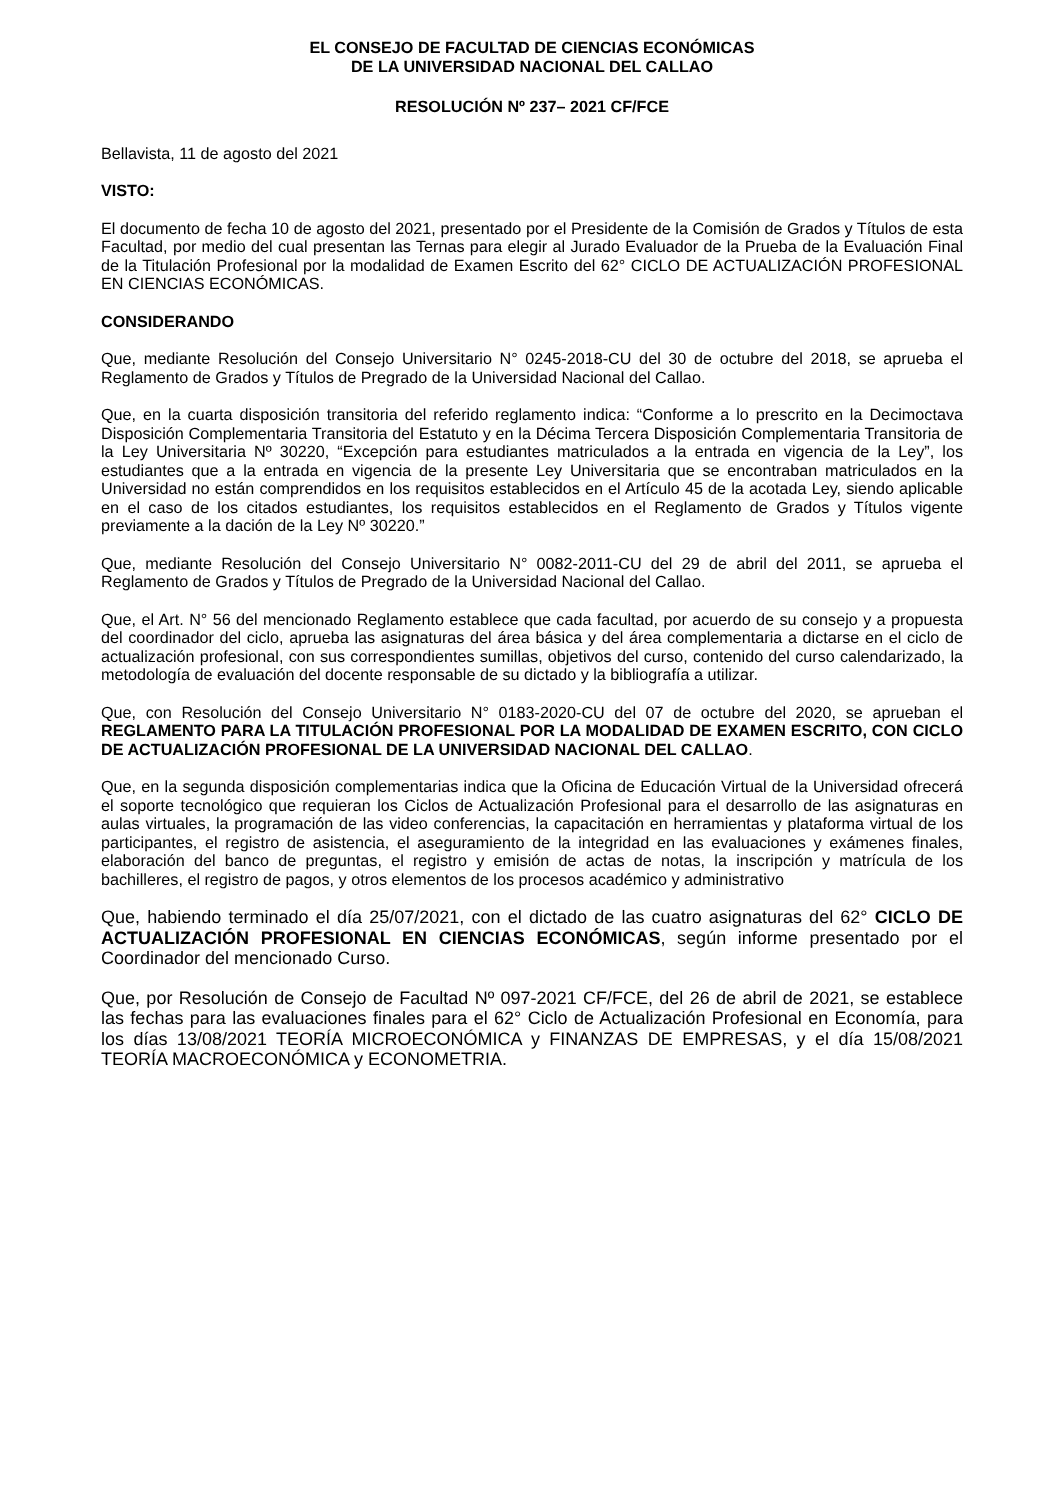EL CONSEJO DE FACULTAD DE CIENCIAS ECONÓMICAS
DE LA UNIVERSIDAD NACIONAL DEL CALLAO
RESOLUCIÓN Nº 237– 2021 CF/FCE
Bellavista, 11 de agosto del 2021
VISTO:
El documento de fecha 10 de agosto del 2021, presentado por el Presidente de la Comisión de Grados y Títulos de esta Facultad, por medio del cual presentan las Ternas para elegir al Jurado Evaluador de la Prueba de la Evaluación Final de la Titulación Profesional por la modalidad de Examen Escrito del 62° CICLO DE ACTUALIZACIÓN PROFESIONAL EN CIENCIAS ECONÓMICAS.
CONSIDERANDO
Que, mediante Resolución del Consejo Universitario N° 0245-2018-CU del 30 de octubre del 2018, se aprueba el Reglamento de Grados y Títulos de Pregrado de la Universidad Nacional del Callao.
Que, en la cuarta disposición transitoria del referido reglamento indica: “Conforme a lo prescrito en la Decimoctava Disposición Complementaria Transitoria del Estatuto y en la Décima Tercera Disposición Complementaria Transitoria de la Ley Universitaria Nº 30220, “Excepción para estudiantes matriculados a la entrada en vigencia de la Ley”, los estudiantes que a la entrada en vigencia de la presente Ley Universitaria que se encontraban matriculados en la Universidad no están comprendidos en los requisitos establecidos en el Artículo 45 de la acotada Ley, siendo aplicable en el caso de los citados estudiantes, los requisitos establecidos en el Reglamento de Grados y Títulos vigente previamente a la dación de la Ley Nº 30220.”
Que, mediante Resolución del Consejo Universitario N° 0082-2011-CU del 29 de abril del 2011, se aprueba el Reglamento de Grados y Títulos de Pregrado de la Universidad Nacional del Callao.
Que, el Art. N° 56 del mencionado Reglamento establece que cada facultad, por acuerdo de su consejo y a propuesta del coordinador del ciclo, aprueba las asignaturas del área básica y del área complementaria a dictarse en el ciclo de actualización profesional, con sus correspondientes sumillas, objetivos del curso, contenido del curso calendarizado, la metodología de evaluación del docente responsable de su dictado y la bibliografía a utilizar.
Que, con Resolución del Consejo Universitario N° 0183-2020-CU del 07 de octubre del 2020, se aprueban el REGLAMENTO PARA LA TITULACIÓN PROFESIONAL POR LA MODALIDAD DE EXAMEN ESCRITO, CON CICLO DE ACTUALIZACIÓN PROFESIONAL DE LA UNIVERSIDAD NACIONAL DEL CALLAO.
Que, en la segunda disposición complementarias indica que la Oficina de Educación Virtual de la Universidad ofrecerá el soporte tecnológico que requieran los Ciclos de Actualización Profesional para el desarrollo de las asignaturas en aulas virtuales, la programación de las video conferencias, la capacitación en herramientas y plataforma virtual de los participantes, el registro de asistencia, el aseguramiento de la integridad en las evaluaciones y exámenes finales, elaboración del banco de preguntas, el registro y emisión de actas de notas, la inscripción y matrícula de los bachilleres, el registro de pagos, y otros elementos de los procesos académico y administrativo
Que, habiendo terminado el día 25/07/2021, con el dictado de las cuatro asignaturas del 62° CICLO DE ACTUALIZACIÓN PROFESIONAL EN CIENCIAS ECONÓMICAS, según informe presentado por el Coordinador del mencionado Curso.
Que, por Resolución de Consejo de Facultad Nº 097-2021 CF/FCE, del 26 de abril de 2021, se establece las fechas para las evaluaciones finales para el 62° Ciclo de Actualización Profesional en Economía, para los días 13/08/2021 TEORÍA MICROECONÓMICA y FINANZAS DE EMPRESAS, y el día 15/08/2021 TEORÍA MACROECONÓMICA y ECONOMETRIA.